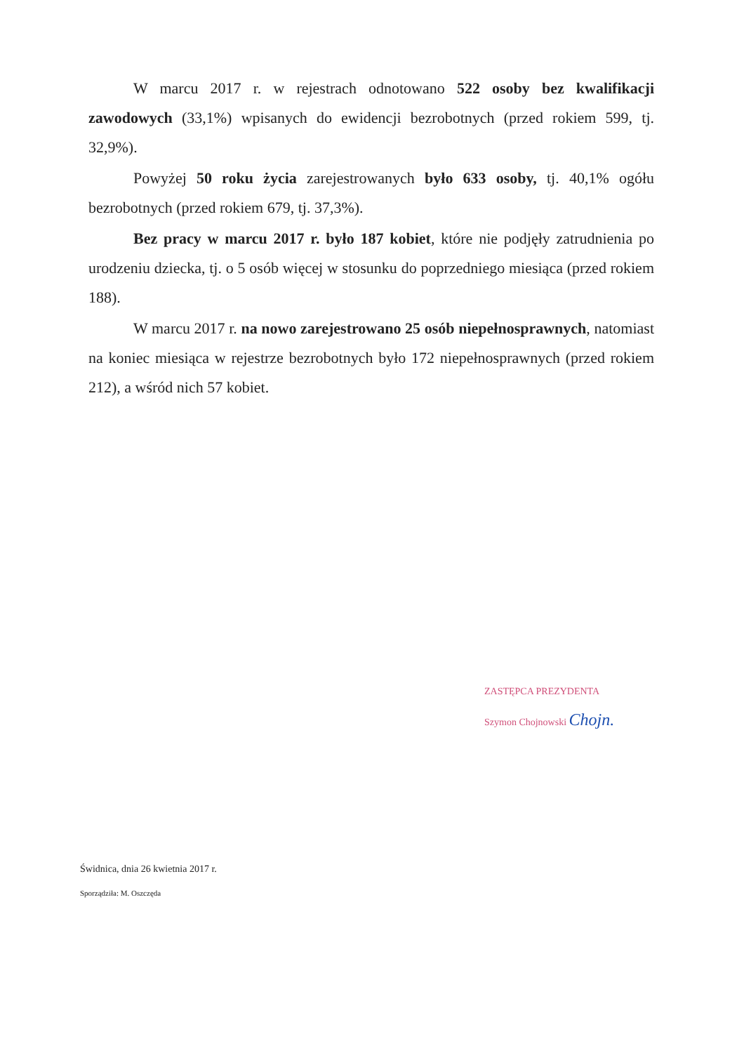W marcu 2017 r. w rejestrach odnotowano 522 osoby bez kwalifikacji zawodowych (33,1%) wpisanych do ewidencji bezrobotnych (przed rokiem 599, tj. 32,9%).
Powyżej 50 roku życia zarejestrowanych było 633 osoby, tj. 40,1% ogółu bezrobotnych (przed rokiem 679, tj. 37,3%).
Bez pracy w marcu 2017 r. było 187 kobiet, które nie podjęły zatrudnienia po urodzeniu dziecka, tj. o 5 osób więcej w stosunku do poprzedniego miesiąca (przed rokiem 188).
W marcu 2017 r. na nowo zarejestrowano 25 osób niepełnosprawnych, natomiast na koniec miesiąca w rejestrze bezrobotnych było 172 niepełnosprawnych (przed rokiem 212), a wśród nich 57 kobiet.
ZASTĘPCA PREZYDENTA
Szymon Chojnowski Chojn.
Świdnica, dnia 26 kwietnia 2017 r.
Sporządziła: M. Oszczęda